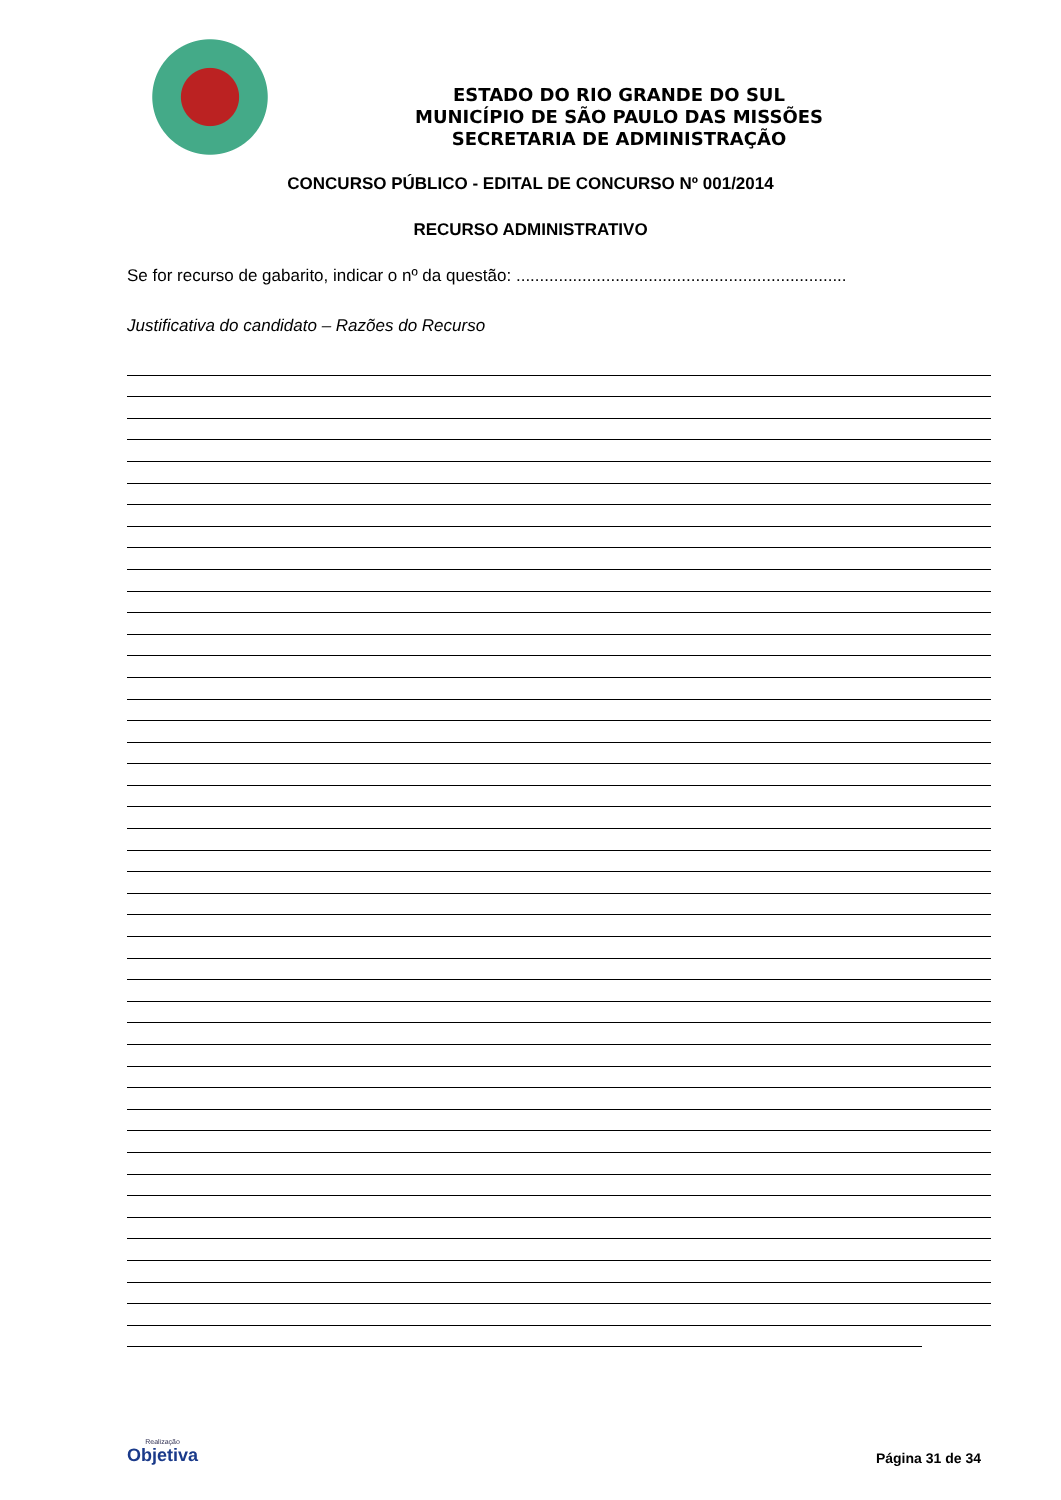ESTADO DO RIO GRANDE DO SUL
MUNICÍPIO DE SÃO PAULO DAS MISSÕES
SECRETARIA DE ADMINISTRAÇÃO
CONCURSO PÚBLICO - EDITAL DE CONCURSO Nº 001/2014
RECURSO ADMINISTRATIVO
Se for recurso de gabarito, indicar o nº da questão: ......................................................................
Justificativa do candidato – Razões do Recurso
Realização
Objetiva
Página 31 de 34